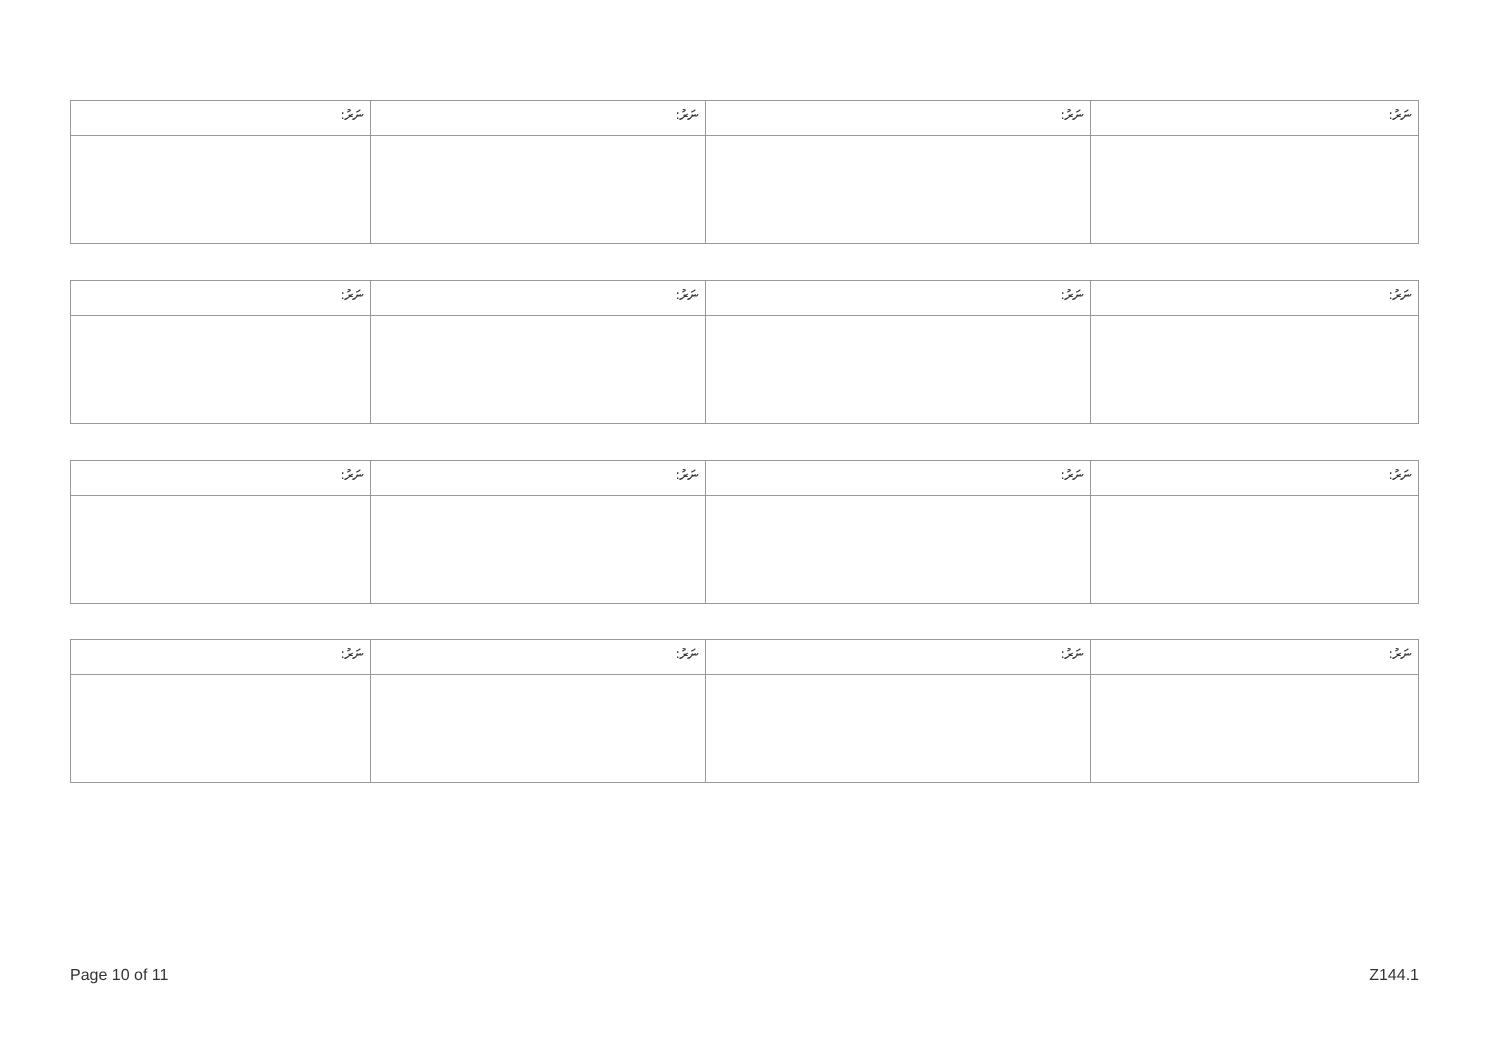| ނަރު: | ނަރު: | ނަރު: | ނަރު: |
| ނަރު: | ނަރު: | ނަރު: | ނަރު: |
| ނަރު: | ނަރު: | ނަރު: | ނަރު: |
| ނަރު: | ނަރު: | ނަރު: | ނަރު: |
Page 10 of 11 Z144.1